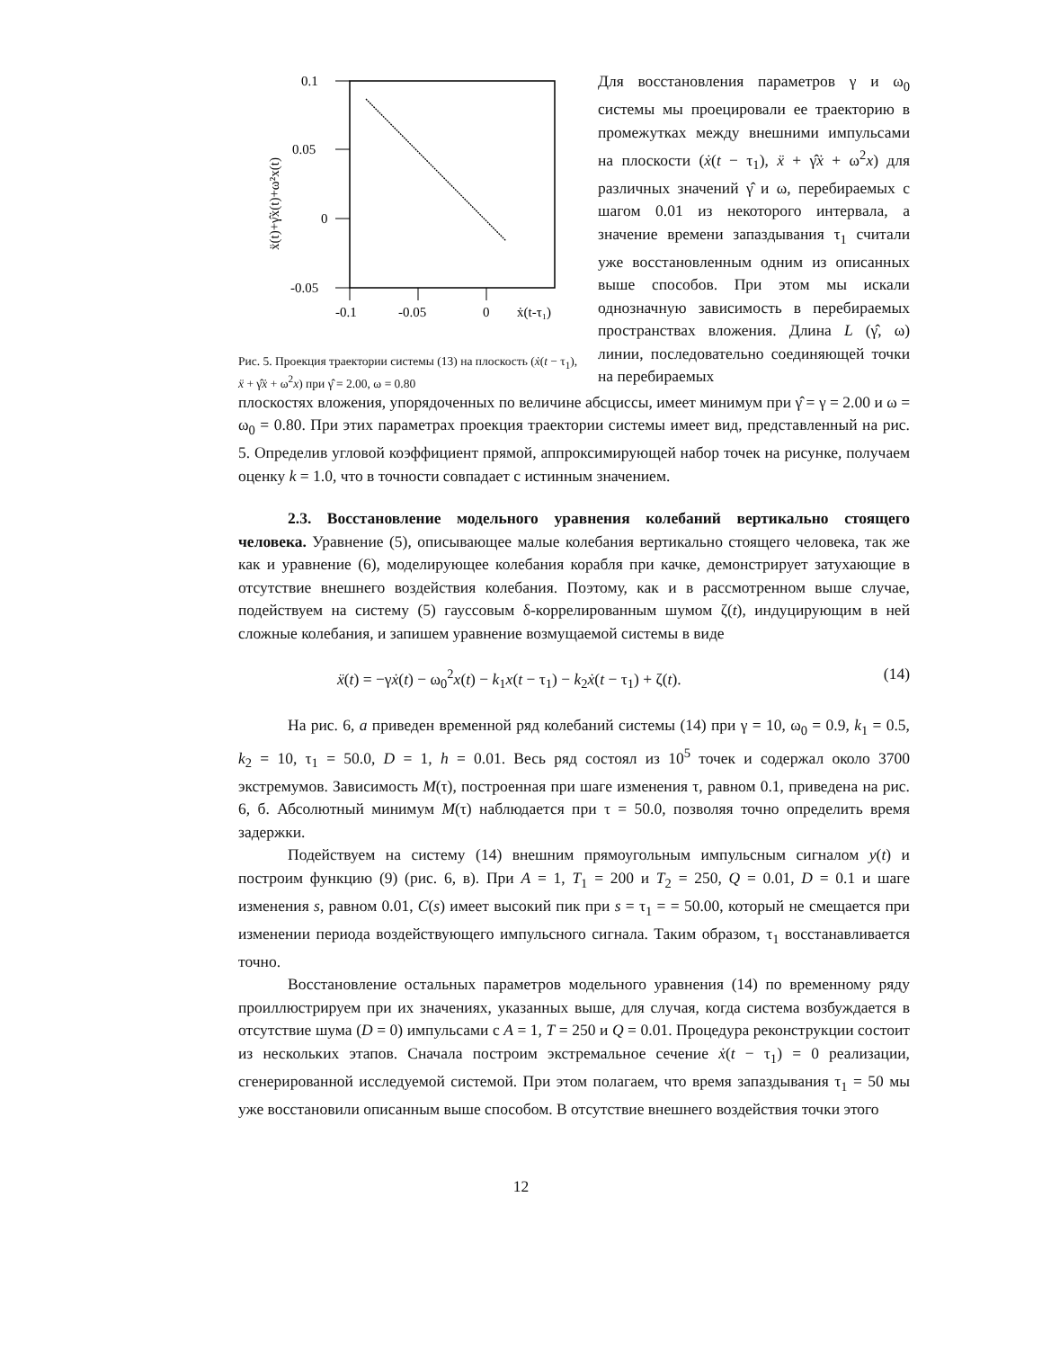0.1
0.05
0
-0.05
-0.1
-0.05
0
ẋ(t-τ₁)
ẍ(t)+γ̂ẋ(t)+ω²x(t)
Рис. 5. Проекция траектории системы (13) на плоскость (ẋ(t − τ<sub>1</sub>), ẍ + γ̂ẋ + ω<sup>2</sup>x) при γ̂ = 2.00, ω = 0.80
Для восстановления параметров γ и ω<sub>0</sub> системы мы проецировали ее траекторию в промежутках между внешними импульсами на плоскости (ẋ(t − τ<sub>1</sub>), ẍ + γ̂ẋ + ω<sup>2</sup>x) для различных значений γ̂ и ω, перебираемых с шагом 0.01 из некоторого интервала, а значение времени запаздывания τ<sub>1</sub> считали уже восстановленным одним из описанных выше способов. При этом мы искали однозначную зависимость в перебираемых пространствах вложения. Длина L (γ̂, ω) линии, последовательно соединяющей точки на перебираемых
плоскостях вложения, упорядоченных по величине абсциссы, имеет минимум при γ̂ = γ = 2.00 и ω = ω<sub>0</sub> = 0.80. При этих параметрах проекция траектории системы имеет вид, представленный на рис. 5. Определив угловой коэффициент прямой, аппроксимирующей набор точек на рисунке, получаем оценку k = 1.0, что в точности совпадает с истинным значением.
2.3. Восстановление модельного уравнения колебаний вертикально стоящего человека. Уравнение (5), описывающее малые колебания вертикально стоящего человека, так же как и уравнение (6), моделирующее колебания корабля при качке, демонстрирует затухающие в отсутствие внешнего воздействия колебания. Поэтому, как и в рассмотренном выше случае, подействуем на систему (5) гауссовым δ-коррелированным шумом ζ(t), индуцирующим в ней сложные колебания, и запишем уравнение возмущаемой системы в виде
ẍ(t) = −γẋ(t) − ω<sub>0</sub><sup>2</sup>x(t) − k<sub>1</sub>x(t − τ<sub>1</sub>) − k<sub>2</sub>ẋ(t − τ<sub>1</sub>) + ζ(t). (14)
На рис. 6, а приведен временной ряд колебаний системы (14) при γ = 10, ω<sub>0</sub> = 0.9, k<sub>1</sub> = 0.5, k<sub>2</sub> = 10, τ<sub>1</sub> = 50.0, D = 1, h = 0.01. Весь ряд состоял из 10<sup>5</sup> точек и содержал около 3700 экстремумов. Зависимость M(τ), построенная при шаге изменения τ, равном 0.1, приведена на рис. 6, б. Абсолютный минимум M(τ) наблюдается при τ = 50.0, позволяя точно определить время задержки.
Подействуем на систему (14) внешним прямоугольным импульсным сигналом y(t) и построим функцию (9) (рис. 6, в). При A = 1, T<sub>1</sub> = 200 и T<sub>2</sub> = 250, Q = 0.01, D = 0.1 и шаге изменения s, равном 0.01, C(s) имеет высокий пик при s = τ<sub>1</sub> = = 50.00, который не смещается при изменении периода воздействующего импульсного сигнала. Таким образом, τ<sub>1</sub> восстанавливается точно.
Восстановление остальных параметров модельного уравнения (14) по временному ряду проиллюстрируем при их значениях, указанных выше, для случая, когда система возбуждается в отсутствие шума (D = 0) импульсами с A = 1, T = 250 и Q = 0.01. Процедура реконструкции состоит из нескольких этапов. Сначала построим экстремальное сечение ẋ(t − τ<sub>1</sub>) = 0 реализации, сгенерированной исследуемой системой. При этом полагаем, что время запаздывания τ<sub>1</sub> = 50 мы уже восстановили описанным выше способом. В отсутствие внешнего воздействия точки этого
12